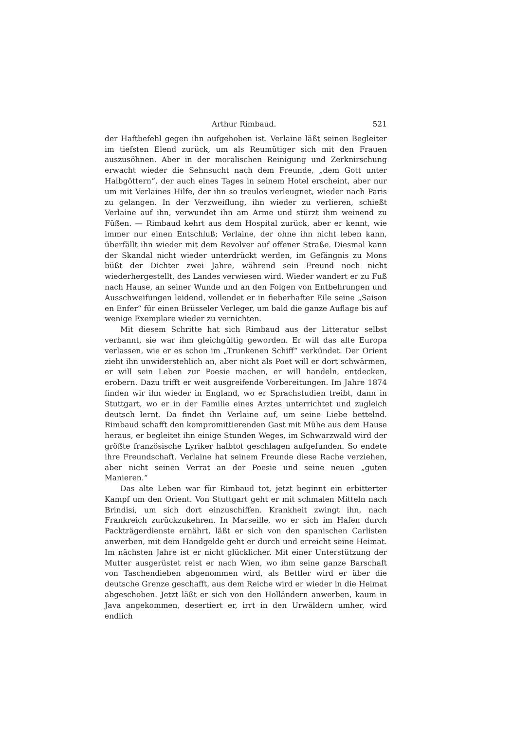Arthur Rimbaud. 521
der Haftbefehl gegen ihn aufgehoben ist. Verlaine läßt seinen Begleiter im tiefsten Elend zurück, um als Reumütiger sich mit den Frauen auszusöhnen. Aber in der moralischen Reinigung und Zerknirschung erwacht wieder die Sehnsucht nach dem Freunde, „dem Gott unter Halbgöttern“, der auch eines Tages in seinem Hotel erscheint, aber nur um mit Verlaines Hilfe, der ihn so treulos verleugnet, wieder nach Paris zu gelangen. In der Verzweiflung, ihn wieder zu verlieren, schießt Verlaine auf ihn, verwundet ihn am Arme und stürzt ihm weinend zu Füßen. — Rimbaud kehrt aus dem Hospital zurück, aber er kennt, wie immer nur einen Entschluß; Verlaine, der ohne ihn nicht leben kann, überfällt ihn wieder mit dem Revolver auf offener Straße. Diesmal kann der Skandal nicht wieder unterdrückt werden, im Gefängnis zu Mons büßt der Dichter zwei Jahre, während sein Freund noch nicht wiederhergestellt, des Landes verwiesen wird. Wieder wandert er zu Fuß nach Hause, an seiner Wunde und an den Folgen von Entbehrungen und Ausschweifungen leidend, vollendet er in fieberhafter Eile seine „Saison en Enfer“ für einen Brüsseler Verleger, um bald die ganze Auflage bis auf wenige Exemplare wieder zu vernichten.
Mit diesem Schritte hat sich Rimbaud aus der Litteratur selbst verbannt, sie war ihm gleichgültig geworden. Er will das alte Europa verlassen, wie er es schon im „Trunkenen Schiff“ verkündet. Der Orient zieht ihn unwiderstehlich an, aber nicht als Poet will er dort schwärmen, er will sein Leben zur Poesie machen, er will handeln, entdecken, erobern. Dazu trifft er weit ausgreifende Vorbereitungen. Im Jahre 1874 finden wir ihn wieder in England, wo er Sprachstudien treibt, dann in Stuttgart, wo er in der Familie eines Arztes unterrichtet und zugleich deutsch lernt. Da findet ihn Verlaine auf, um seine Liebe bettelnd. Rimbaud schafft den kompromittierenden Gast mit Mühe aus dem Hause heraus, er begleitet ihn einige Stunden Weges, im Schwarzwald wird der größte französische Lyriker halbtot geschlagen aufgefunden. So endete ihre Freundschaft. Verlaine hat seinem Freunde diese Rache verziehen, aber nicht seinen Verrat an der Poesie und seine neuen „guten Manieren.“
Das alte Leben war für Rimbaud tot, jetzt beginnt ein erbitterter Kampf um den Orient. Von Stuttgart geht er mit schmalen Mitteln nach Brindisi, um sich dort einzuschiffen. Krankheit zwingt ihn, nach Frankreich zurückzukehren. In Marseille, wo er sich im Hafen durch Packträgerdienste ernährt, läßt er sich von den spanischen Carlisten anwerben, mit dem Handgelde geht er durch und erreicht seine Heimat. Im nächsten Jahre ist er nicht glücklicher. Mit einer Unterstützung der Mutter ausgerüstet reist er nach Wien, wo ihm seine ganze Barschaft von Taschendieben abgenommen wird, als Bettler wird er über die deutsche Grenze geschafft, aus dem Reiche wird er wieder in die Heimat abgeschoben. Jetzt läßt er sich von den Holländern anwerben, kaum in Java angekommen, desertiert er, irrt in den Urwäldern umher, wird endlich